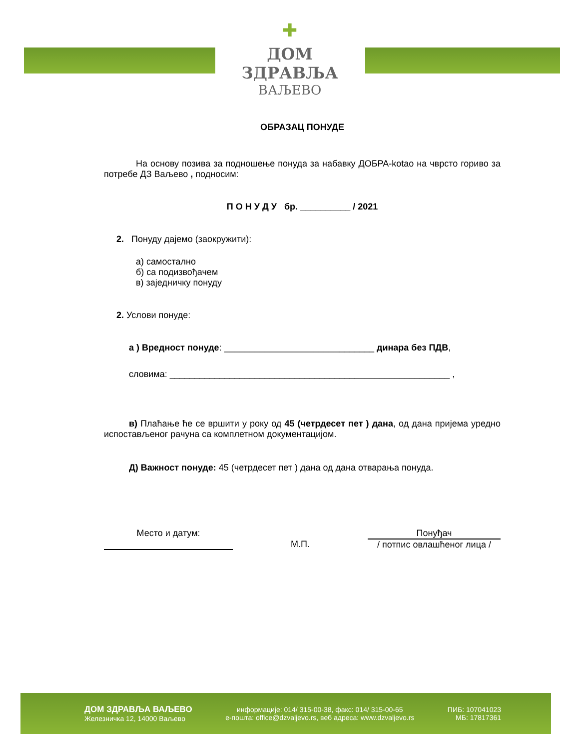✚
ДОМ ЗДРАВЉА
ВАЉЕВО
ОБРАЗАЦ ПОНУДЕ
На основу позива за подношење понуда за набавку ДОБРА-kotao на чврсто гориво за потребе ДЗ Ваљево , подносим:
П О Н У Д У бр. __________ / 2021
2. Понуду дајемо (заокружити):
а) самостално
б) са подизвођачем
в) заједничку понуду
2. Услови понуде:
а ) Вредност понуде: ______________________________ динара без ПДВ,
словима: ________________________________________________________ ,
в) Плаћање ће се вршити у року од 45 (четрдесет пет ) дана, од дана пријема уредно испостављеног рачуна са комплетном документацијом.
Д) Важност понуде: 45 (четрдесет пет ) дана од дана отварања понуда.
Место и датум:
М.П.
Понуђач
/ потпис овлашћеног лица /
ДОМ ЗДРАВЉА ВАЉЕВО
Железничка 12, 14000 Ваљево
информације: 014/ 315-00-38, факс: 014/ 315-00-65
е-пошта: office@dzvaljevo.rs, веб адреса: www.dzvaljevo.rs
ПИБ: 107041023
МБ: 17817361